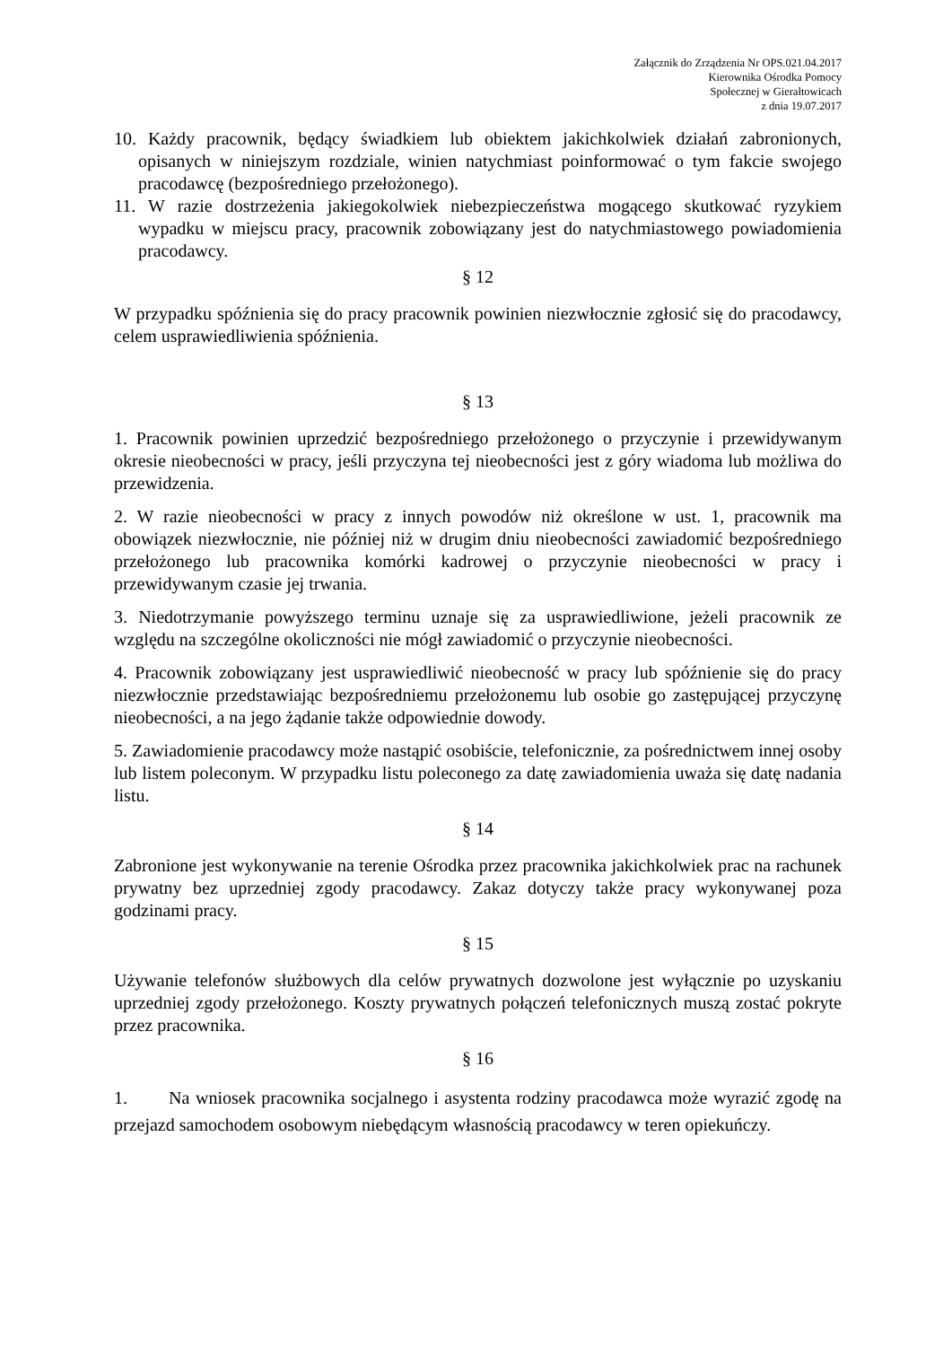Załącznik do Zrządzenia Nr OPS.021.04.2017
Kierownika Ośrodka Pomocy
Społecznej w Gierałtowicach
z dnia 19.07.2017
10. Każdy pracownik, będący świadkiem lub obiektem jakichkolwiek działań zabronionych, opisanych w niniejszym rozdziale, winien natychmiast poinformować o tym fakcie swojego pracodawcę (bezpośredniego przełożonego).
11. W razie dostrzeżenia jakiegokolwiek niebezpieczeństwa mogącego skutkować ryzykiem wypadku w miejscu pracy, pracownik zobowiązany jest do natychmiastowego powiadomienia pracodawcy.
§ 12
W przypadku spóźnienia się do pracy pracownik powinien niezwłocznie zgłosić się do pracodawcy, celem usprawiedliwienia spóźnienia.
§ 13
1. Pracownik powinien uprzedzić bezpośredniego przełożonego o przyczynie i przewidywanym okresie nieobecności w pracy, jeśli przyczyna tej nieobecności jest z góry wiadoma lub możliwa do przewidzenia.
2. W razie nieobecności w pracy z innych powodów niż określone w ust. 1, pracownik ma obowiązek niezwłocznie, nie później niż w drugim dniu nieobecności zawiadomić bezpośredniego przełożonego lub pracownika komórki kadrowej o przyczynie nieobecności w pracy i przewidywanym czasie jej trwania.
3. Niedotrzymanie powyższego terminu uznaje się za usprawiedliwione, jeżeli pracownik ze względu na szczególne okoliczności nie mógł zawiadomić o przyczynie nieobecności.
4. Pracownik zobowiązany jest usprawiedliwić nieobecność w pracy lub spóźnienie się do pracy niezwłocznie przedstawiając bezpośredniemu przełożonemu lub osobie go zastępującej przyczynę nieobecności, a na jego żądanie także odpowiednie dowody.
5. Zawiadomienie pracodawcy może nastąpić osobiście, telefonicznie, za pośrednictwem innej osoby lub listem poleconym. W przypadku listu poleconego za datę zawiadomienia uważa się datę nadania listu.
§ 14
Zabronione jest wykonywanie na terenie Ośrodka przez pracownika jakichkolwiek prac na rachunek prywatny bez uprzedniej zgody pracodawcy. Zakaz dotyczy także pracy wykonywanej poza godzinami pracy.
§ 15
Używanie telefonów służbowych dla celów prywatnych dozwolone jest wyłącznie po uzyskaniu uprzedniej zgody przełożonego. Koszty prywatnych połączeń telefonicznych muszą zostać pokryte przez pracownika.
§ 16
1. Na wniosek pracownika socjalnego i asystenta rodziny pracodawca może wyrazić zgodę na przejazd samochodem osobowym niebędącym własnością pracodawcy w teren opiekuńczy.